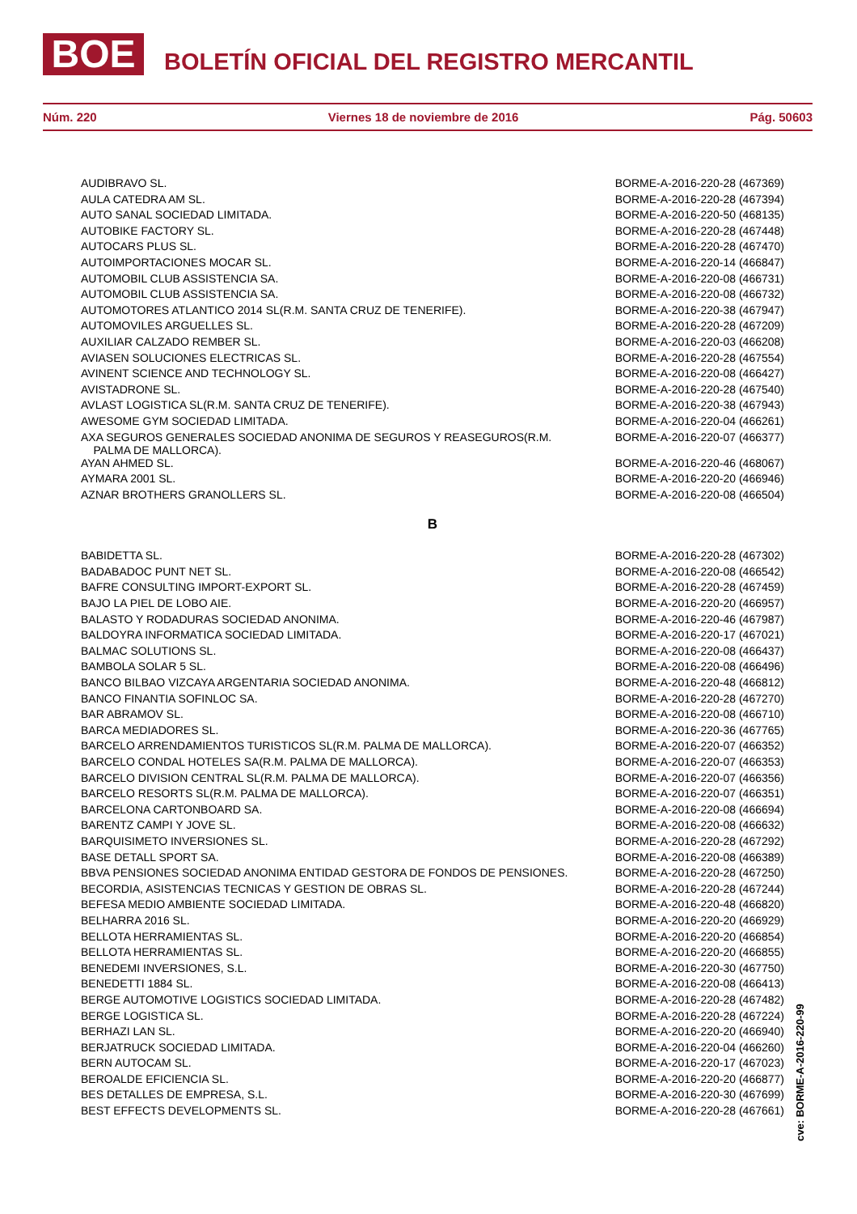BOE BOLETÍN OFICIAL DEL REGISTRO MERCANTIL
Núm. 220 Viernes 18 de noviembre de 2016 Pág. 50603
| AUDIBRAVO SL. | BORME-A-2016-220-28 (467369) |
| AULA CATEDRA AM SL. | BORME-A-2016-220-28 (467394) |
| AUTO SANAL SOCIEDAD LIMITADA. | BORME-A-2016-220-50 (468135) |
| AUTOBIKE FACTORY SL. | BORME-A-2016-220-28 (467448) |
| AUTOCARS PLUS SL. | BORME-A-2016-220-28 (467470) |
| AUTOIMPORTACIONES MOCAR SL. | BORME-A-2016-220-14 (466847) |
| AUTOMOBIL CLUB ASSISTENCIA SA. | BORME-A-2016-220-08 (466731) |
| AUTOMOBIL CLUB ASSISTENCIA SA. | BORME-A-2016-220-08 (466732) |
| AUTOMOTORES ATLANTICO 2014 SL(R.M. SANTA CRUZ DE TENERIFE). | BORME-A-2016-220-38 (467947) |
| AUTOMOVILES ARGUELLES SL. | BORME-A-2016-220-28 (467209) |
| AUXILIAR CALZADO REMBER SL. | BORME-A-2016-220-03 (466208) |
| AVIASEN SOLUCIONES ELECTRICAS SL. | BORME-A-2016-220-28 (467554) |
| AVINENT SCIENCE AND TECHNOLOGY SL. | BORME-A-2016-220-08 (466427) |
| AVISTADRONE SL. | BORME-A-2016-220-28 (467540) |
| AVLAST LOGISTICA SL(R.M. SANTA CRUZ DE TENERIFE). | BORME-A-2016-220-38 (467943) |
| AWESOME GYM SOCIEDAD LIMITADA. | BORME-A-2016-220-04 (466261) |
| AXA SEGUROS GENERALES SOCIEDAD ANONIMA DE SEGUROS Y REASEGUROS(R.M. PALMA DE MALLORCA). | BORME-A-2016-220-07 (466377) |
| AYAN AHMED SL. | BORME-A-2016-220-46 (468067) |
| AYMARA 2001 SL. | BORME-A-2016-220-20 (466946) |
| AZNAR BROTHERS GRANOLLERS SL. | BORME-A-2016-220-08 (466504) |
B
| BABIDETTA SL. | BORME-A-2016-220-28 (467302) |
| BADABADOC PUNT NET SL. | BORME-A-2016-220-08 (466542) |
| BAFRE CONSULTING IMPORT-EXPORT SL. | BORME-A-2016-220-28 (467459) |
| BAJO LA PIEL DE LOBO AIE. | BORME-A-2016-220-20 (466957) |
| BALASTO Y RODADURAS SOCIEDAD ANONIMA. | BORME-A-2016-220-46 (467987) |
| BALDOYRA INFORMATICA SOCIEDAD LIMITADA. | BORME-A-2016-220-17 (467021) |
| BALMAC SOLUTIONS SL. | BORME-A-2016-220-08 (466437) |
| BAMBOLA SOLAR 5 SL. | BORME-A-2016-220-08 (466496) |
| BANCO BILBAO VIZCAYA ARGENTARIA SOCIEDAD ANONIMA. | BORME-A-2016-220-48 (466812) |
| BANCO FINANTIA SOFINLOC SA. | BORME-A-2016-220-28 (467270) |
| BAR ABRAMOV SL. | BORME-A-2016-220-08 (466710) |
| BARCA MEDIADORES SL. | BORME-A-2016-220-36 (467765) |
| BARCELO ARRENDAMIENTOS TURISTICOS SL(R.M. PALMA DE MALLORCA). | BORME-A-2016-220-07 (466352) |
| BARCELO CONDAL HOTELES SA(R.M. PALMA DE MALLORCA). | BORME-A-2016-220-07 (466353) |
| BARCELO DIVISION CENTRAL SL(R.M. PALMA DE MALLORCA). | BORME-A-2016-220-07 (466356) |
| BARCELO RESORTS SL(R.M. PALMA DE MALLORCA). | BORME-A-2016-220-07 (466351) |
| BARCELONA CARTONBOARD SA. | BORME-A-2016-220-08 (466694) |
| BARENTZ CAMPI Y JOVE SL. | BORME-A-2016-220-08 (466632) |
| BARQUISIMETO INVERSIONES SL. | BORME-A-2016-220-28 (467292) |
| BASE DETALL SPORT SA. | BORME-A-2016-220-08 (466389) |
| BBVA PENSIONES SOCIEDAD ANONIMA ENTIDAD GESTORA DE FONDOS DE PENSIONES. | BORME-A-2016-220-28 (467250) |
| BECORDIA, ASISTENCIAS TECNICAS Y GESTION DE OBRAS SL. | BORME-A-2016-220-28 (467244) |
| BEFESA MEDIO AMBIENTE SOCIEDAD LIMITADA. | BORME-A-2016-220-48 (466820) |
| BELHARRA 2016 SL. | BORME-A-2016-220-20 (466929) |
| BELLOTA HERRAMIENTAS SL. | BORME-A-2016-220-20 (466854) |
| BELLOTA HERRAMIENTAS SL. | BORME-A-2016-220-20 (466855) |
| BENEDEMI INVERSIONES, S.L. | BORME-A-2016-220-30 (467750) |
| BENEDETTI 1884 SL. | BORME-A-2016-220-08 (466413) |
| BERGE AUTOMOTIVE LOGISTICS SOCIEDAD LIMITADA. | BORME-A-2016-220-28 (467482) |
| BERGE LOGISTICA SL. | BORME-A-2016-220-28 (467224) |
| BERHAZI LAN SL. | BORME-A-2016-220-20 (466940) |
| BERJATRUCK SOCIEDAD LIMITADA. | BORME-A-2016-220-04 (466260) |
| BERN AUTOCAM SL. | BORME-A-2016-220-17 (467023) |
| BEROALDE EFICIENCIA SL. | BORME-A-2016-220-20 (466877) |
| BES DETALLES DE EMPRESA, S.L. | BORME-A-2016-220-30 (467699) |
| BEST EFFECTS DEVELOPMENTS SL. | BORME-A-2016-220-28 (467661) |
cve: BORME-A-2016-220-99